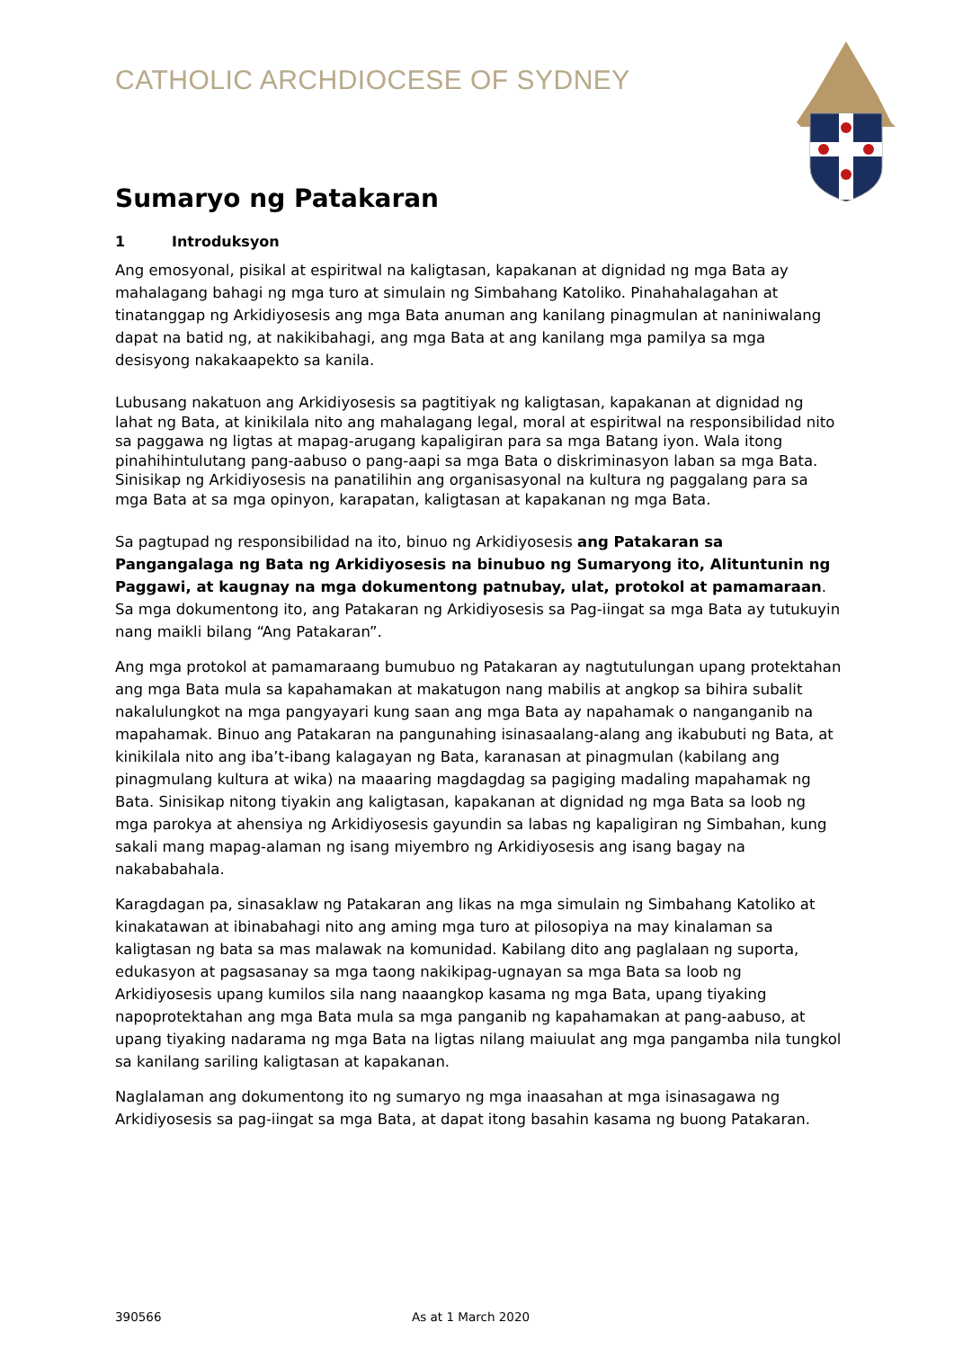CATHOLIC ARCHDIOCESE OF SYDNEY
Sumaryo ng Patakaran
1 Introduksyon
Ang emosyonal, pisikal at espiritwal na kaligtasan, kapakanan at dignidad ng mga Bata ay mahalagang bahagi ng mga turo at simulain ng Simbahang Katoliko. Pinahahalagahan at tinatanggap ng Arkidiyosesis ang mga Bata anuman ang kanilang pinagmulan at naniniwalang dapat na batid ng, at nakikibahagi, ang mga Bata at ang kanilang mga pamilya sa mga desisyong nakakaapekto sa kanila.
Lubusang nakatuon ang Arkidiyosesis sa pagtitiyak ng kaligtasan, kapakanan at dignidad ng lahat ng Bata, at kinikilala nito ang mahalagang legal, moral at espiritwal na responsibilidad nito sa paggawa ng ligtas at mapag-arugang kapaligiran para sa mga Batang iyon. Wala itong pinahihintulutang pang-aabuso o pang-aapi sa mga Bata o diskriminasyon laban sa mga Bata. Sinisikap ng Arkidiyosesis na panatilihin ang organisasyonal na kultura ng paggalang para sa mga Bata at sa mga opinyon, karapatan, kaligtasan at kapakanan ng mga Bata.
Sa pagtupad ng responsibilidad na ito, binuo ng Arkidiyosesis ang Patakaran sa Pangangalaga ng Bata ng Arkidiyosesis na binubuo ng Sumaryong ito, Alituntunin ng Paggawi, at kaugnay na mga dokumentong patnubay, ulat, protokol at pamamaraan. Sa mga dokumentong ito, ang Patakaran ng Arkidiyosesis sa Pag-iingat sa mga Bata ay tutukuyin nang maikli bilang “Ang Patakaran”.
Ang mga protokol at pamamaraang bumubuo ng Patakaran ay nagtutulungan upang protektahan ang mga Bata mula sa kapahamakan at makatugon nang mabilis at angkop sa bihira subalit nakalulungkot na mga pangyayari kung saan ang mga Bata ay napahamak o nanganganib na mapahamak. Binuo ang Patakaran na pangunahing isinasaalang-alang ang ikabubuti ng Bata, at kinikilala nito ang iba’t-ibang kalagayan ng Bata, karanasan at pinagmulan (kabilang ang pinagmulang kultura at wika) na maaaring magdagdag sa pagiging madaling mapahamak ng Bata. Sinisikap nitong tiyakin ang kaligtasan, kapakanan at dignidad ng mga Bata sa loob ng mga parokya at ahensiya ng Arkidiyosesis gayundin sa labas ng kapaligiran ng Simbahan, kung sakali mang mapag-alaman ng isang miyembro ng Arkidiyosesis ang isang bagay na nakababahala.
Karagdagan pa, sinasaklaw ng Patakaran ang likas na mga simulain ng Simbahang Katoliko at kinakatawan at ibinabahagi nito ang aming mga turo at pilosopiya na may kinalaman sa kaligtasan ng bata sa mas malawak na komunidad. Kabilang dito ang paglalaan ng suporta, edukasyon at pagsasanay sa mga taong nakikipag-ugnayan sa mga Bata sa loob ng Arkidiyosesis upang kumilos sila nang naaangkop kasama ng mga Bata, upang tiyaking napoprotektahan ang mga Bata mula sa mga panganib ng kapahamakan at pang-aabuso, at upang tiyaking nadarama ng mga Bata na ligtas nilang maiuulat ang mga pangamba nila tungkol sa kanilang sariling kaligtasan at kapakanan.
Naglalaman ang dokumentong ito ng sumaryo ng mga inaasahan at mga isinasagawa ng Arkidiyosesis sa pag-iingat sa mga Bata, at dapat itong basahin kasama ng buong Patakaran.
390566 As at 1 March 2020